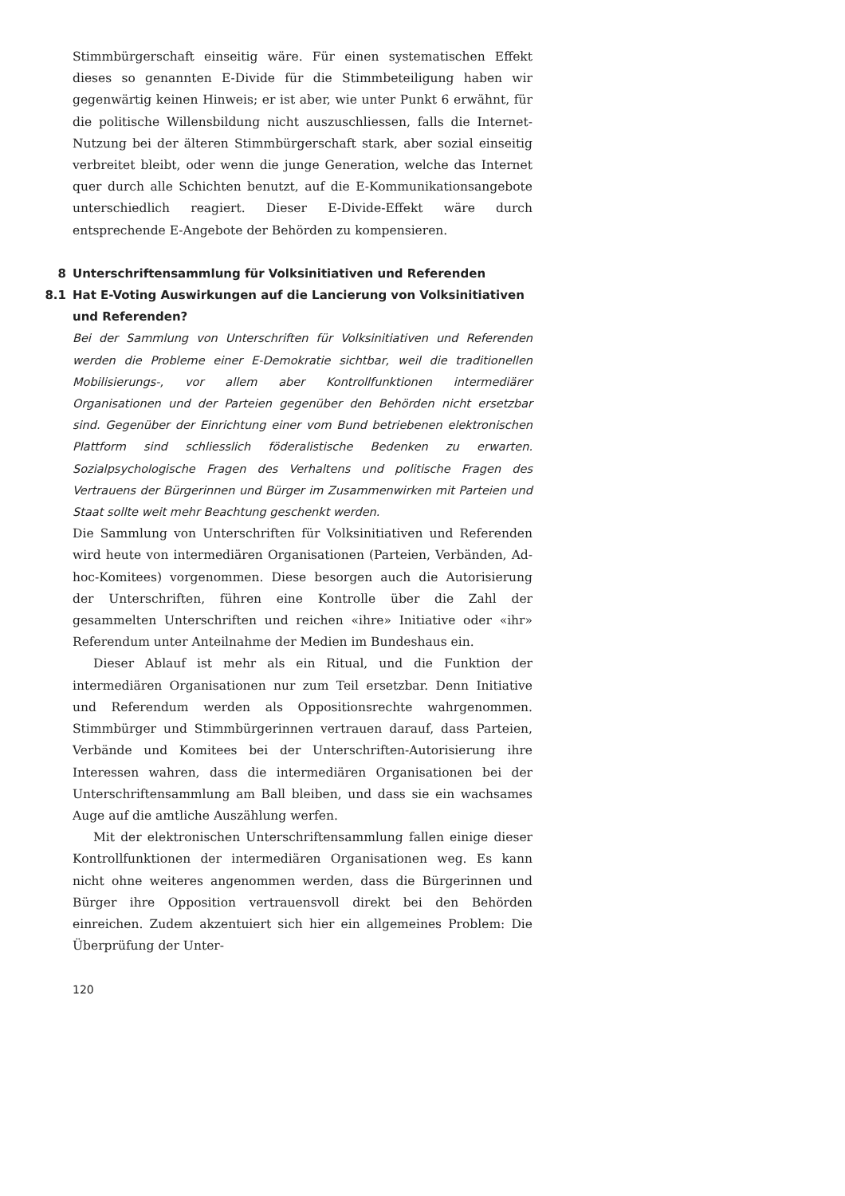Stimmbürgerschaft einseitig wäre. Für einen systematischen Effekt dieses so genannten E-Divide für die Stimmbeteiligung haben wir gegenwärtig keinen Hinweis; er ist aber, wie unter Punkt 6 erwähnt, für die politische Willensbildung nicht auszuschliessen, falls die Internet-Nutzung bei der älteren Stimmbürgerschaft stark, aber sozial einseitig verbreitet bleibt, oder wenn die junge Generation, welche das Internet quer durch alle Schichten benutzt, auf die E-Kommunikationsangebote unterschiedlich reagiert. Dieser E-Divide-Effekt wäre durch entsprechende E-Angebote der Behörden zu kompensieren.
8 Unterschriftensammlung für Volksinitiativen und Referenden
8.1 Hat E-Voting Auswirkungen auf die Lancierung von Volksinitiativen und Referenden?
Bei der Sammlung von Unterschriften für Volksinitiativen und Referenden werden die Probleme einer E-Demokratie sichtbar, weil die traditionellen Mobilisierungs-, vor allem aber Kontrollfunktionen intermediärer Organisationen und der Parteien gegenüber den Behörden nicht ersetzbar sind. Gegenüber der Einrichtung einer vom Bund betriebenen elektronischen Plattform sind schliesslich föderalistische Bedenken zu erwarten. Sozialpsychologische Fragen des Verhaltens und politische Fragen des Vertrauens der Bürgerinnen und Bürger im Zusammenwirken mit Parteien und Staat sollte weit mehr Beachtung geschenkt werden.
Die Sammlung von Unterschriften für Volksinitiativen und Referenden wird heute von intermediären Organisationen (Parteien, Verbänden, Ad-hoc-Komitees) vorgenommen. Diese besorgen auch die Autorisierung der Unterschriften, führen eine Kontrolle über die Zahl der gesammelten Unterschriften und reichen «ihre» Initiative oder «ihr» Referendum unter Anteilnahme der Medien im Bundeshaus ein.
Dieser Ablauf ist mehr als ein Ritual, und die Funktion der intermediären Organisationen nur zum Teil ersetzbar. Denn Initiative und Referendum werden als Oppositionsrechte wahrgenommen. Stimmbürger und Stimmbürgerinnen vertrauen darauf, dass Parteien, Verbände und Komitees bei der Unterschriften-Autorisierung ihre Interessen wahren, dass die intermediären Organisationen bei der Unterschriftensammlung am Ball bleiben, und dass sie ein wachsames Auge auf die amtliche Auszählung werfen.
Mit der elektronischen Unterschriftensammlung fallen einige dieser Kontrollfunktionen der intermediären Organisationen weg. Es kann nicht ohne weiteres angenommen werden, dass die Bürgerinnen und Bürger ihre Opposition vertrauensvoll direkt bei den Behörden einreichen. Zudem akzentuiert sich hier ein allgemeines Problem: Die Überprüfung der Unter-
120